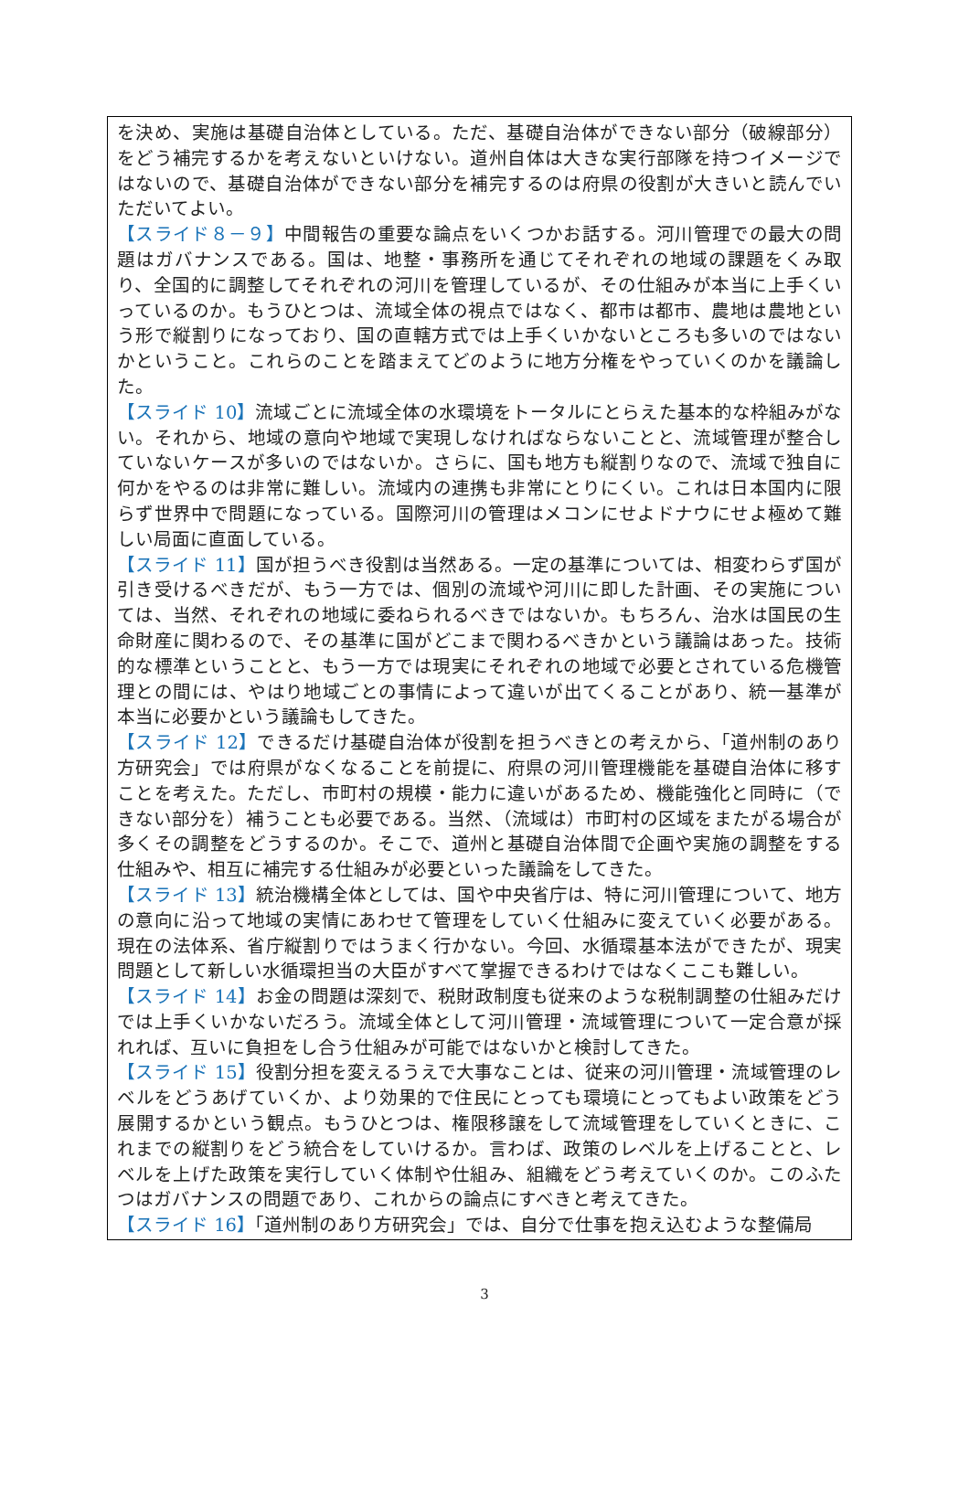を決め、実施は基礎自治体としている。ただ、基礎自治体ができない部分（破線部分）をどう補完するかを考えないといけない。道州自体は大きな実行部隊を持つイメージではないので、基礎自治体ができない部分を補完するのは府県の役割が大きいと読んでいただいてよい。
【スライド８－９】中間報告の重要な論点をいくつかお話する。河川管理での最大の問題はガバナンスである。国は、地整・事務所を通じてそれぞれの地域の課題をくみ取り、全国的に調整してそれぞれの河川を管理しているが、その仕組みが本当に上手くいっているのか。もうひとつは、流域全体の視点ではなく、都市は都市、農地は農地という形で縦割りになっており、国の直轄方式では上手くいかないところも多いのではないかということ。これらのことを踏まえてどのように地方分権をやっていくのかを議論した。
【スライド 10】流域ごとに流域全体の水環境をトータルにとらえた基本的な枠組みがない。それから、地域の意向や地域で実現しなければならないことと、流域管理が整合していないケースが多いのではないか。さらに、国も地方も縦割りなので、流域で独自に何かをやるのは非常に難しい。流域内の連携も非常にとりにくい。これは日本国内に限らず世界中で問題になっている。国際河川の管理はメコンにせよドナウにせよ極めて難しい局面に直面している。
【スライド 11】国が担うべき役割は当然ある。一定の基準については、相変わらず国が引き受けるべきだが、もう一方では、個別の流域や河川に即した計画、その実施については、当然、それぞれの地域に委ねられるべきではないか。もちろん、治水は国民の生命財産に関わるので、その基準に国がどこまで関わるべきかという議論はあった。技術的な標準ということと、もう一方では現実にそれぞれの地域で必要とされている危機管理との間には、やはり地域ごとの事情によって違いが出てくることがあり、統一基準が本当に必要かという議論もしてきた。
【スライド 12】できるだけ基礎自治体が役割を担うべきとの考えから、「道州制のあり方研究会」では府県がなくなることを前提に、府県の河川管理機能を基礎自治体に移すことを考えた。ただし、市町村の規模・能力に違いがあるため、機能強化と同時に（できない部分を）補うことも必要である。当然、（流域は）市町村の区域をまたがる場合が多くその調整をどうするのか。そこで、道州と基礎自治体間で企画や実施の調整をする仕組みや、相互に補完する仕組みが必要といった議論をしてきた。
【スライド 13】統治機構全体としては、国や中央省庁は、特に河川管理について、地方の意向に沿って地域の実情にあわせて管理をしていく仕組みに変えていく必要がある。現在の法体系、省庁縦割りではうまく行かない。今回、水循環基本法ができたが、現実問題として新しい水循環担当の大臣がすべて掌握できるわけではなくここも難しい。
【スライド 14】お金の問題は深刻で、税財政制度も従来のような税制調整の仕組みだけでは上手くいかないだろう。流域全体として河川管理・流域管理について一定合意が採れれば、互いに負担をし合う仕組みが可能ではないかと検討してきた。
【スライド 15】役割分担を変えるうえで大事なことは、従来の河川管理・流域管理のレベルをどうあげていくか、より効果的で住民にとっても環境にとってもよい政策をどう展開するかという観点。もうひとつは、権限移譲をして流域管理をしていくときに、これまでの縦割りをどう統合をしていけるか。言わば、政策のレベルを上げることと、レベルを上げた政策を実行していく体制や仕組み、組織をどう考えていくのか。このふたつはガバナンスの問題であり、これからの論点にすべきと考えてきた。
【スライド 16】「道州制のあり方研究会」では、自分で仕事を抱え込むような整備局
3